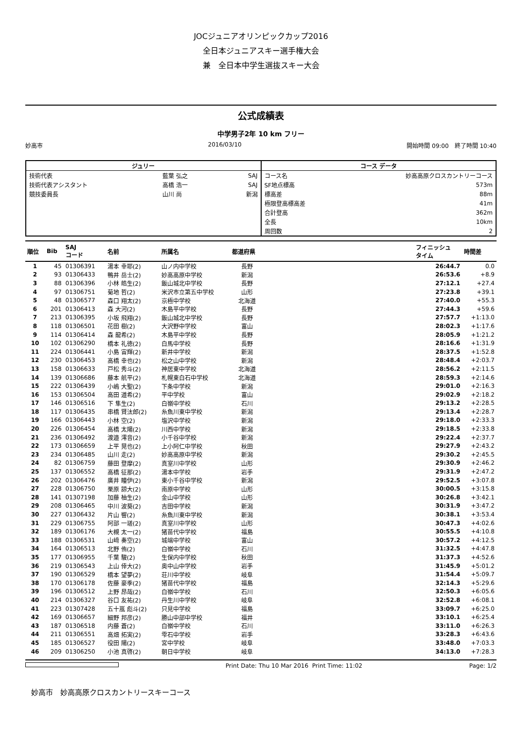JOCジュニアオリンピックカップ2016
全日本ジュニアスキー選手権大会
兼　全日本中学生選抜スキー大会
公式成績表
中学男子2年 10 km フリー
妙高市 2016/03/10 開始時間 09:00　終了時間 10:40
| ジュリー | | |
| --- | --- | --- |
| 技術代表 | 藍葉 弘之 | SAJ |
| 技術代表アシスタント | 高橋 浩一 | SAJ |
| 競技委員長 | 山川 尚 | 新潟 |
| コース データ | |
| --- | --- |
| コース名 | 妙高高原クロスカントリーコース |
| SF地点標高 | 573m |
| 標高差 | 88m |
| 極限登高標高差 | 41m |
| 合計登高 | 362m |
| 全長 | 10km |
| 周回数 | 2 |
| 順位 | Bib | SAJ コード | 名前 | 所属名 | 都道府県 | | フィニッシュ タイム | 時間差 |
| --- | --- | --- | --- | --- | --- | --- | --- | --- |
| 1 | 45 | 01306391 | 湯本 幸耶(2) | 山ノ内中学校 | 長野 | | 26:44.7 | 0.0 |
| 2 | 93 | 01306433 | 鴨井 岳士(2) | 妙高高原中学校 | 新潟 | | 26:53.6 | +8.9 |
| 3 | 88 | 01306396 | 小林 皓生(2) | 飯山城北中学校 | 長野 | | 27:12.1 | +27.4 |
| 4 | 97 | 01306751 | 菊地 哲(2) | 米沢市立第五中学校 | 山形 | | 27:23.8 | +39.1 |
| 5 | 48 | 01306577 | 森口 翔太(2) | 京極中学校 | 北海道 | | 27:40.0 | +55.3 |
| 6 | 201 | 01306413 | 森 大河(2) | 木島平中学校 | 長野 | | 27:44.3 | +59.6 |
| 7 | 213 | 01306395 | 小坂 飛翔(2) | 飯山城北中学校 | 長野 | | 27:57.7 | +1:13.0 |
| 8 | 118 | 01306501 | 花田 樹(2) | 大沢野中学校 | 富山 | | 28:02.3 | +1:17.6 |
| 9 | 114 | 01306414 | 森 龍希(2) | 木島平中学校 | 長野 | | 28:05.9 | +1:21.2 |
| 10 | 102 | 01306290 | 橋本 礼徳(2) | 白馬中学校 | 長野 | | 28:16.6 | +1:31.9 |
| 11 | 224 | 01306441 | 小島 宙輝(2) | 新井中学校 | 新潟 | | 28:37.5 | +1:52.8 |
| 12 | 230 | 01306453 | 高橋 幸也(2) | 松之山中学校 | 新潟 | | 28:48.4 | +2:03.7 |
| 13 | 158 | 01306633 | 戸松 秀斗(2) | 神居東中学校 | 北海道 | | 28:56.2 | +2:11.5 |
| 14 | 139 | 01306686 | 藤本 航平(2) | 札幌東白石中学校 | 北海道 | | 28:59.3 | +2:14.6 |
| 15 | 222 | 01306439 | 小嶋 大聖(2) | 下条中学校 | 新潟 | | 29:01.0 | +2:16.3 |
| 16 | 153 | 01306504 | 高田 道希(2) | 平中学校 | 富山 | | 29:02.9 | +2:18.2 |
| 17 | 146 | 01306516 | 下 隼生(2) | 白嶺中学校 | 石川 | | 29:13.2 | +2:28.5 |
| 18 | 117 | 01306435 | 串橋 賢汰郎(2) | 糸魚川東中学校 | 新潟 | | 29:13.4 | +2:28.7 |
| 19 | 166 | 01306443 | 小林 空(2) | 塩沢中学校 | 新潟 | | 29:18.0 | +2:33.3 |
| 20 | 226 | 01306454 | 高橋 太陽(2) | 川西中学校 | 新潟 | | 29:18.5 | +2:33.8 |
| 21 | 236 | 01306492 | 渡邉 澪音(2) | 小千谷中学校 | 新潟 | | 29:22.4 | +2:37.7 |
| 22 | 173 | 01306659 | 上平 晃也(2) | 上小阿仁中学校 | 秋田 | | 29:27.9 | +2:43.2 |
| 23 | 234 | 01306485 | 山川 走(2) | 妙高高原中学校 | 新潟 | | 29:30.2 | +2:45.5 |
| 24 | 82 | 01306759 | 藤田 登摩(2) | 真室川中学校 | 山形 | | 29:30.9 | +2:46.2 |
| 25 | 137 | 01306552 | 高橋 征那(2) | 湯本中学校 | 岩手 | | 29:31.9 | +2:47.2 |
| 26 | 202 | 01306476 | 廣井 瞳伊(2) | 東小千谷中学校 | 新潟 | | 29:52.5 | +3:07.8 |
| 27 | 228 | 01306750 | 栗原 諒大(2) | 南原中学校 | 山形 | | 30:00.5 | +3:15.8 |
| 28 | 141 | 01307198 | 加藤 柚生(2) | 金山中学校 | 山形 | | 30:26.8 | +3:42.1 |
| 29 | 208 | 01306465 | 中川 波葵(2) | 吉田中学校 | 新潟 | | 30:31.9 | +3:47.2 |
| 30 | 227 | 01306432 | 片山 響(2) | 糸魚川東中学校 | 新潟 | | 30:38.1 | +3:53.4 |
| 31 | 229 | 01306755 | 阿部 一瑳(2) | 真室川中学校 | 山形 | | 30:47.3 | +4:02.6 |
| 32 | 189 | 01306176 | 大槻 太一(2) | 猪苗代中学校 | 福島 | | 30:55.5 | +4:10.8 |
| 33 | 188 | 01306531 | 山﨑 奏空(2) | 城端中学校 | 富山 | | 30:57.2 | +4:12.5 |
| 34 | 164 | 01306513 | 北野 侑(2) | 白嶺中学校 | 石川 | | 31:32.5 | +4:47.8 |
| 35 | 177 | 01306955 | 千葉 駿(2) | 生保内中学校 | 秋田 | | 31:37.3 | +4:52.6 |
| 36 | 219 | 01306543 | 上山 倖大(2) | 奥中山中学校 | 岩手 | | 31:45.9 | +5:01.2 |
| 37 | 190 | 01306529 | 橋本 望夢(2) | 荘川中学校 | 岐阜 | | 31:54.4 | +5:09.7 |
| 38 | 170 | 01306178 | 佐藤 豪季(2) | 猪苗代中学校 | 福島 | | 32:14.3 | +5:29.6 |
| 39 | 196 | 01306512 | 上野 昂哉(2) | 白嶺中学校 | 石川 | | 32:50.3 | +6:05.6 |
| 40 | 214 | 01306327 | 谷口 友祐(2) | 丹生川中学校 | 岐阜 | | 32:52.8 | +6:08.1 |
| 41 | 223 | 01307428 | 五十嵐 彪斗(2) | 只見中学校 | 福島 | | 33:09.7 | +6:25.0 |
| 42 | 169 | 01306657 | 細野 邦彦(2) | 勝山中部中学校 | 福井 | | 33:10.1 | +6:25.4 |
| 43 | 187 | 01306518 | 内藤 蒼(2) | 白嶺中学校 | 石川 | | 33:11.0 | +6:26.3 |
| 44 | 211 | 01306551 | 高畑 拓実(2) | 雫石中学校 | 岩手 | | 33:28.3 | +6:43.6 |
| 45 | 185 | 01306527 | 役田 陽(2) | 宮中学校 | 岐阜 | | 33:48.0 | +7:03.3 |
| 46 | 209 | 01306250 | 小池 真啓(2) | 朝日中学校 | 岐阜 | | 34:13.0 | +7:28.3 |
Print Date: Thu 10 Mar 2016 Print Time: 11:02 Page: 1/2
妙高市　妙高高原クロスカントリースキーコース